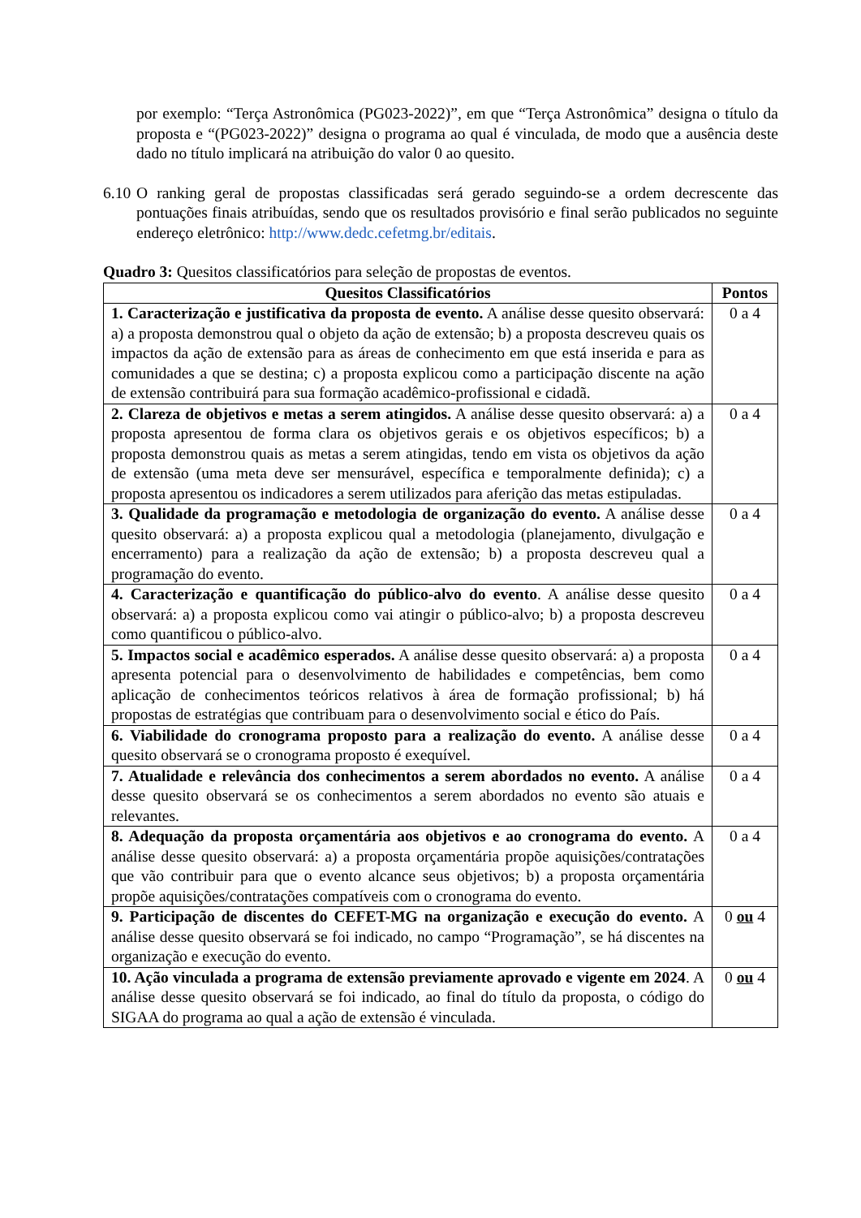por exemplo: “Terça Astronômica (PG023-2022)”, em que “Terça Astronômica” designa o título da proposta e “(PG023-2022)” designa o programa ao qual é vinculada, de modo que a ausência deste dado no título implicará na atribuição do valor 0 ao quesito.
6.10
O ranking geral de propostas classificadas será gerado seguindo-se a ordem decrescente das pontuações finais atribuídas, sendo que os resultados provisório e final serão publicados no seguinte endereço eletrônico: http://www.dedc.cefetmg.br/editais.
Quadro 3: Quesitos classificatórios para seleção de propostas de eventos.
| Quesitos Classificatórios | Pontos |
| --- | --- |
| 1. Caracterização e justificativa da proposta de evento. A análise desse quesito observará: a) a proposta demonstrou qual o objeto da ação de extensão; b) a proposta descreveu quais os impactos da ação de extensão para as áreas de conhecimento em que está inserida e para as comunidades a que se destina; c) a proposta explicou como a participação discente na ação de extensão contribuirá para sua formação acadêmico-profissional e cidadã. | 0 a 4 |
| 2. Clareza de objetivos e metas a serem atingidos. A análise desse quesito observará: a) a proposta apresentou de forma clara os objetivos gerais e os objetivos específicos; b) a proposta demonstrou quais as metas a serem atingidas, tendo em vista os objetivos da ação de extensão (uma meta deve ser mensurável, específica e temporalmente definida); c) a proposta apresentou os indicadores a serem utilizados para aferição das metas estipuladas. | 0 a 4 |
| 3. Qualidade da programação e metodologia de organização do evento. A análise desse quesito observará: a) a proposta explicou qual a metodologia (planejamento, divulgação e encerramento) para a realização da ação de extensão; b) a proposta descreveu qual a programação do evento. | 0 a 4 |
| 4. Caracterização e quantificação do público-alvo do evento . A análise desse quesito observará: a) a proposta explicou como vai atingir o público-alvo; b) a proposta descreveu como quantificou o público-alvo. | 0 a 4 |
| 5. Impactos social e acadêmico esperados. A análise desse quesito observará: a) a proposta apresenta potencial para o desenvolvimento de habilidades e competências, bem como aplicação de conhecimentos teóricos relativos à área de formação profissional; b) há propostas de estratégias que contribuam para o desenvolvimento social e ético do País. | 0 a 4 |
| 6. Viabilidade do cronograma proposto para a realização do evento. A análise desse quesito observará se o cronograma proposto é exequível. | 0 a 4 |
| 7. Atualidade e relevância dos conhecimentos a serem abordados no evento. A análise desse quesito observará se os conhecimentos a serem abordados no evento são atuais e relevantes. | 0 a 4 |
| 8. Adequação da proposta orçamentária aos objetivos e ao cronograma do evento. A análise desse quesito observará: a) a proposta orçamentária propõe aquisições/contratações que vão contribuir para que o evento alcance seus objetivos; b) a proposta orçamentária propõe aquisições/contratações compatíveis com o cronograma do evento. | 0 a 4 |
| 9. Participação de discentes do CEFET-MG na organização e execução do evento. A análise desse quesito observará se foi indicado, no campo “Programação”, se há discentes na organização e execução do evento. | 0 ou 4 |
| 10. Ação vinculada a programa de extensão previamente aprovado e vigente em 2024 . A análise desse quesito observará se foi indicado, ao final do título da proposta, o código do SIGAA do programa ao qual a ação de extensão é vinculada. | 0 ou 4 |